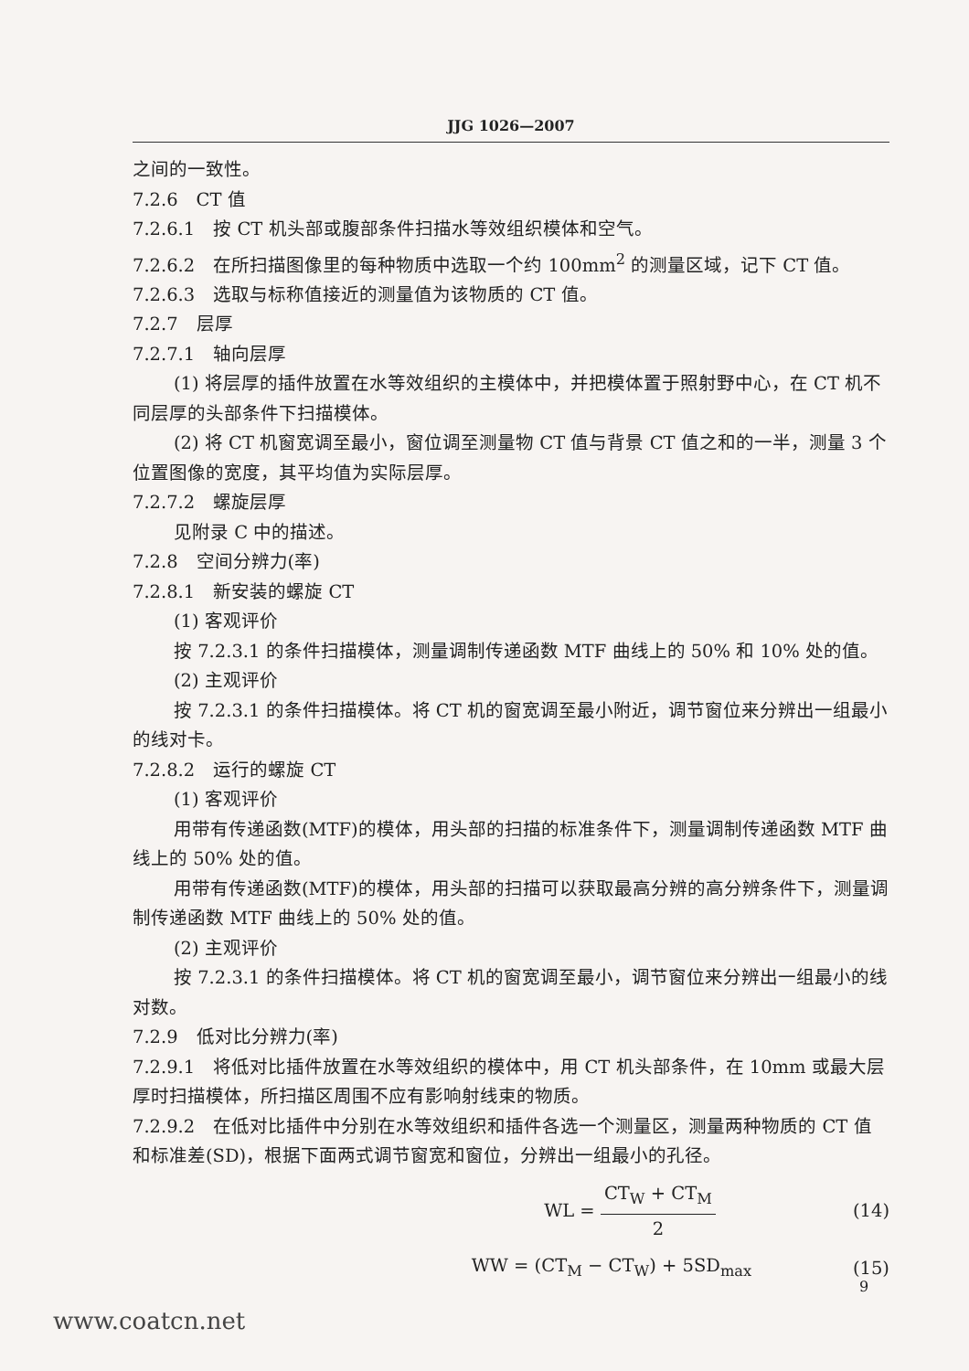JJG 1026—2007
之间的一致性。
7.2.6　CT 值
7.2.6.1　按 CT 机头部或腹部条件扫描水等效组织模体和空气。
7.2.6.2　在所扫描图像里的每种物质中选取一个约 100mm<sup>2</sup> 的测量区域，记下 CT 值。
7.2.6.3　选取与标称值接近的测量值为该物质的 CT 值。
7.2.7　层厚
7.2.7.1　轴向层厚
(1) 将层厚的插件放置在水等效组织的主模体中，并把模体置于照射野中心，在 CT 机不同层厚的头部条件下扫描模体。
(2) 将 CT 机窗宽调至最小，窗位调至测量物 CT 值与背景 CT 值之和的一半，测量 3 个位置图像的宽度，其平均值为实际层厚。
7.2.7.2　螺旋层厚
见附录 C 中的描述。
7.2.8　空间分辨力(率)
7.2.8.1　新安装的螺旋 CT
(1) 客观评价
按 7.2.3.1 的条件扫描模体，测量调制传递函数 MTF 曲线上的 50% 和 10% 处的值。
(2) 主观评价
按 7.2.3.1 的条件扫描模体。将 CT 机的窗宽调至最小附近，调节窗位来分辨出一组最小的线对卡。
7.2.8.2　运行的螺旋 CT
(1) 客观评价
用带有传递函数(MTF)的模体，用头部的扫描的标准条件下，测量调制传递函数 MTF 曲线上的 50% 处的值。
用带有传递函数(MTF)的模体，用头部的扫描可以获取最高分辨的高分辨条件下，测量调制传递函数 MTF 曲线上的 50% 处的值。
(2) 主观评价
按 7.2.3.1 的条件扫描模体。将 CT 机的窗宽调至最小，调节窗位来分辨出一组最小的线对数。
7.2.9　低对比分辨力(率)
7.2.9.1　将低对比插件放置在水等效组织的模体中，用 CT 机头部条件，在 10mm 或最大层厚时扫描模体，所扫描区周围不应有影响射线束的物质。
7.2.9.2　在低对比插件中分别在水等效组织和插件各选一个测量区，测量两种物质的 CT 值和标准差(SD)，根据下面两式调节窗宽和窗位，分辨出一组最小的孔径。
WL = CT<sub>W</sub> + CT<sub>M</sub> 2 (14)
WW = (CT<sub>M</sub> − CT<sub>W</sub>) + 5SD<sub>max</sub> (15)
9
www.coatcn.net